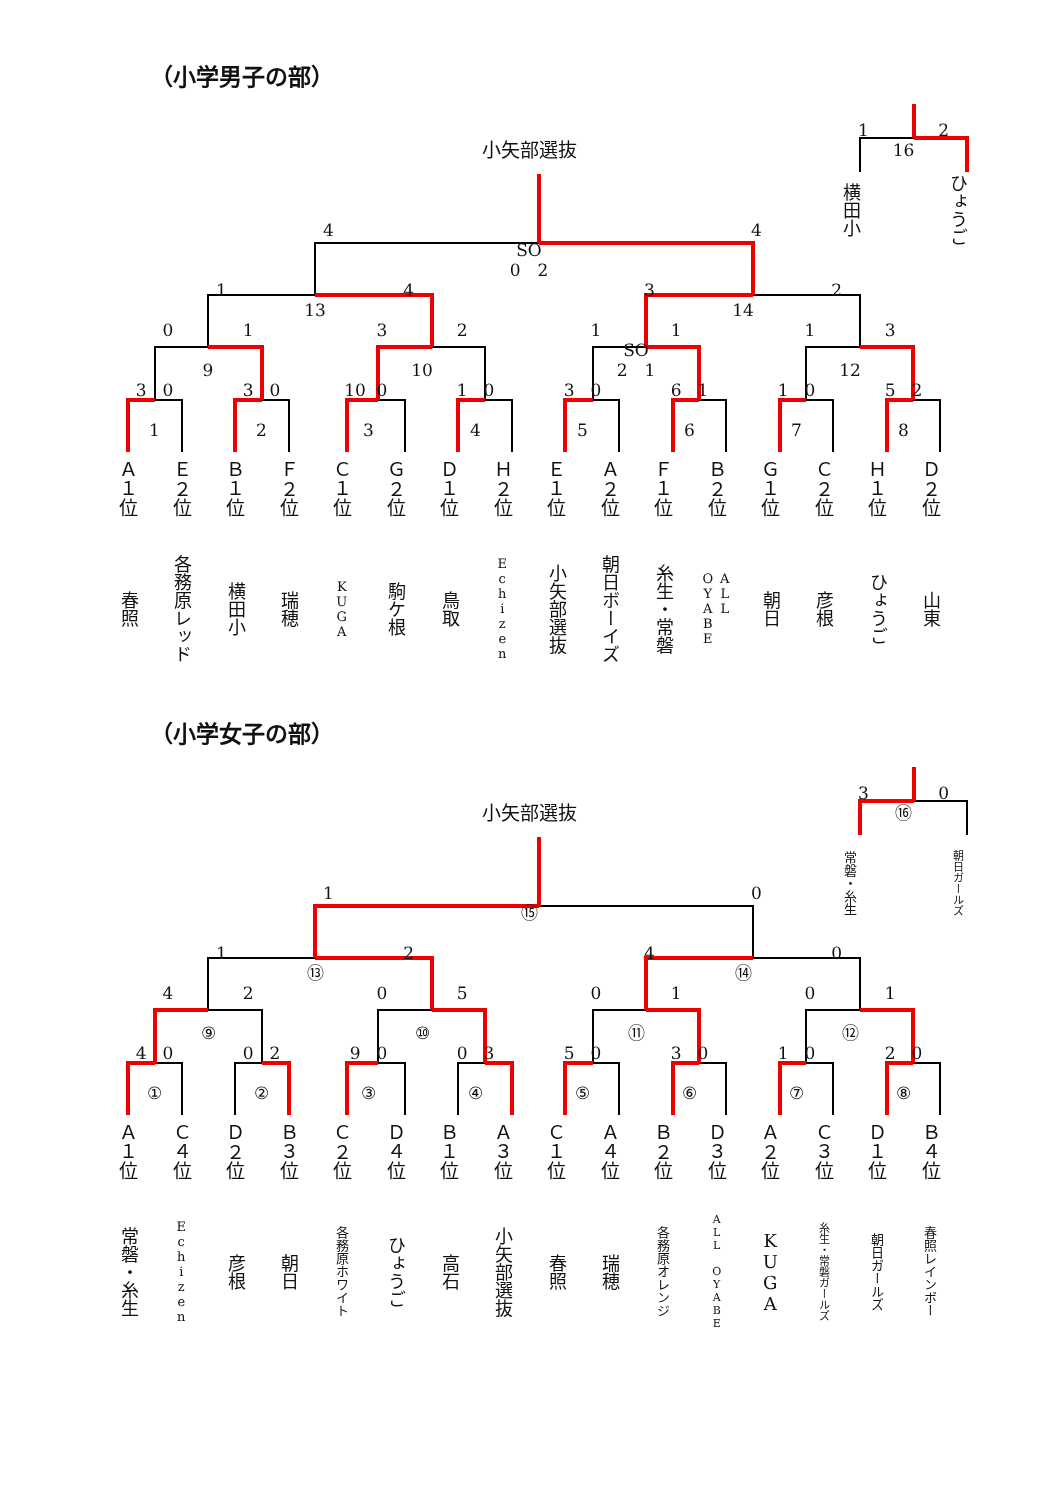（小学男子の部）
1
2
小矢部選抜
16
横田小
ひょうご
4
4
SO
0　2
1
4
3
2
13
14
0
1
3
2
1
1
1
3
SO
9
10
2　1
12
3
0
3
0
10
0
1
0
3
0
6
1
1
0
5
2
1
2
3
4
5
6
7
8
Ａ１位
春照
Ｅ２位
各務原レッド
Ｂ１位
横田小
Ｆ２位
瑞穂
Ｃ１位
KUGA
Ｇ２位
駒ケ根
Ｄ１位
鳥取
Ｈ２位
Echizen
Ｅ１位
小矢部選抜
Ａ２位
朝日ボーイズ
Ｆ１位
糸生・常磐
Ｂ２位
ALL
OYABE
Ｇ１位
朝日
Ｃ２位
彦根
Ｈ１位
ひょうご
Ｄ２位
山東
（小学女子の部）
3
0
小矢部選抜
⑯
常磐・糸生
朝日ガールズ
1
0
⑮
1
2
4
0
⑬
⑭
4
2
0
5
0
1
0
1
⑨
⑩
⑪
⑫
4
0
0
2
9
0
0
3
5
0
3
0
1
0
2
0
①
②
③
④
⑤
⑥
⑦
⑧
Ａ１位
常磐・糸生
Ｃ４位
Echizen
Ｄ２位
彦根
Ｂ３位
朝日
Ｃ２位
各務原ホワイト
Ｄ４位
ひょうご
Ｂ１位
高石
Ａ３位
小矢部選抜
Ｃ１位
春照
Ａ４位
瑞穂
Ｂ２位
各務原オレンジ
Ｄ３位
ALL OYABE
Ａ２位
KUGA
Ｃ３位
糸生・常磐ガールズ
Ｄ１位
朝日ガールズ
Ｂ４位
春照レインボー